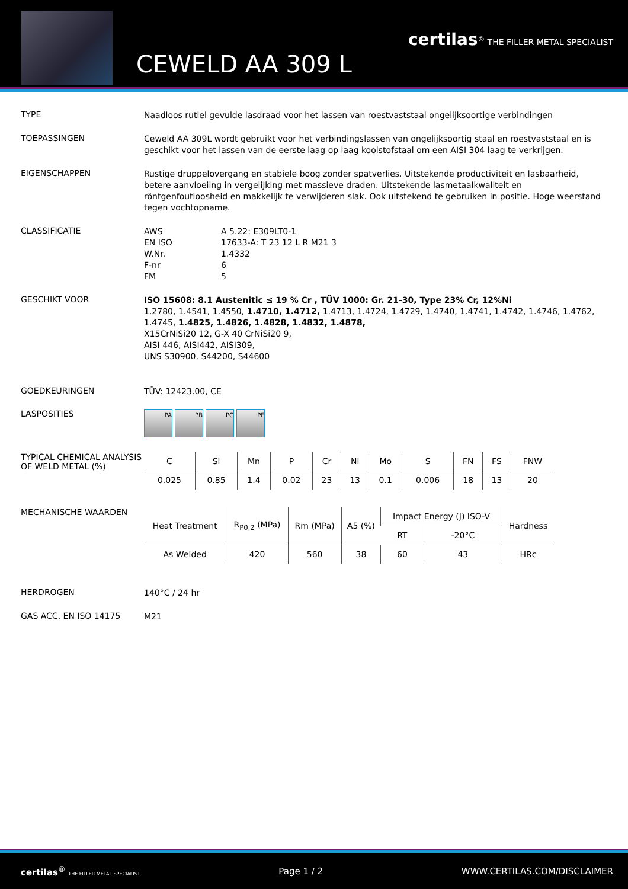certilas<sup>®</sup> THE FILLER METAL SPECIALIST
CEWELD AA 309 L
TYPE
Naadloos rutiel gevulde lasdraad voor het lassen van roestvaststaal ongelijksoortige verbindingen
TOEPASSINGEN
Ceweld AA 309L wordt gebruikt voor het verbindingslassen van ongelijksoortig staal en roestvaststaal en is geschikt voor het lassen van de eerste laag op laag koolstofstaal om een AISI 304 laag te verkrijgen.
EIGENSCHAPPEN
Rustige druppelovergang en stabiele boog zonder spatverlies. Uitstekende productiviteit en lasbaarheid, betere aanvloeiing in vergelijking met massieve draden. Uitstekende lasmetaalkwaliteit en röntgenfoutloosheid en makkelijk te verwijderen slak. Ook uitstekend te gebruiken in positie. Hoge weerstand tegen vochtopname.
CLASSIFICATIE
| AWS | A 5.22: E309LT0-1 |
| EN ISO | 17633-A: T 23 12 L R M21 3 |
| W.Nr. | 1.4332 |
| F-nr | 6 |
| FM | 5 |
GESCHIKT VOOR
ISO 15608: 8.1 Austenitic ≤ 19 % Cr , TÜV 1000: Gr. 21-30, Type 23% Cr, 12%Ni
1.2780, 1.4541, 1.4550, 1.4710, 1.4712, 1.4713, 1.4724, 1.4729, 1.4740, 1.4741, 1.4742, 1.4746, 1.4762, 1.4745, 1.4825, 1.4826, 1.4828, 1.4832, 1.4878,
X15CrNiSi20 12, G-X 40 CrNiSi20 9,
AISI 446, AISI442, AISI309,
UNS S30900, S44200, S44600
GOEDKEURINGEN
TÜV: 12423.00, CE
LASPOSITIES
PA PB PC PF
TYPICAL CHEMICAL ANALYSIS OF WELD METAL (%)
| C | Si | Mn | P | Cr | Ni | Mo | S | FN | FS | FNW |
| --- | --- | --- | --- | --- | --- | --- | --- | --- | --- | --- |
| 0.025 | 0.85 | 1.4 | 0.02 | 23 | 13 | 0.1 | 0.006 | 18 | 13 | 20 |
MECHANISCHE WAARDEN
| Heat Treatment | R<sub>P0,2</sub> (MPa) | Rm (MPa) | A5 (%) | Impact Energy (J) ISO-V | | Hardness |
| --- | --- | --- | --- | --- | --- | --- |
| | | | | RT | -20°C | |
| As Welded | 420 | 560 | 38 | 60 | 43 | HRc |
HERDROGEN
140°C / 24 hr
GAS ACC. EN ISO 14175
M21
certilas<sup>®</sup> THE FILLER METAL SPECIALIST Page 1 / 2 WWW.CERTILAS.COM/DISCLAIMER